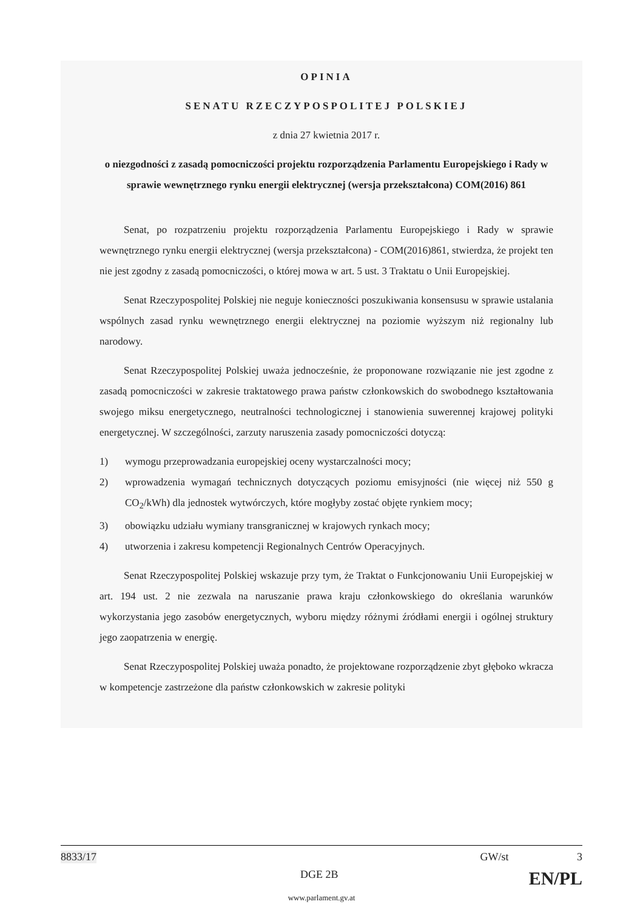OPINIA
SENATU RZECZYPOSPOLITEJ POLSKIEJ
z dnia 27 kwietnia 2017 r.
o niezgodności z zasadą pomocniczości projektu rozporządzenia Parlamentu Europejskiego i Rady w sprawie wewnętrznego rynku energii elektrycznej (wersja przekształcona) COM(2016) 861
Senat, po rozpatrzeniu projektu rozporządzenia Parlamentu Europejskiego i Rady w sprawie wewnętrznego rynku energii elektrycznej (wersja przekształcona) - COM(2016)861, stwierdza, że projekt ten nie jest zgodny z zasadą pomocniczości, o której mowa w art. 5 ust. 3 Traktatu o Unii Europejskiej.
Senat Rzeczypospolitej Polskiej nie neguje konieczności poszukiwania konsensusu w sprawie ustalania wspólnych zasad rynku wewnętrznego energii elektrycznej na poziomie wyższym niż regionalny lub narodowy.
Senat Rzeczypospolitej Polskiej uważa jednocześnie, że proponowane rozwiązanie nie jest zgodne z zasadą pomocniczości w zakresie traktatowego prawa państw członkowskich do swobodnego kształtowania swojego miksu energetycznego, neutralności technologicznej i stanowienia suwerennej krajowej polityki energetycznej. W szczególności, zarzuty naruszenia zasady pomocniczości dotyczą:
1) wymogu przeprowadzania europejskiej oceny wystarczalności mocy;
2) wprowadzenia wymagań technicznych dotyczących poziomu emisyjności (nie więcej niż 550 g CO<sub>2</sub>/kWh) dla jednostek wytwórczych, które mogłyby zostać objęte rynkiem mocy;
3) obowiązku udziału wymiany transgranicznej w krajowych rynkach mocy;
4) utworzenia i zakresu kompetencji Regionalnych Centrów Operacyjnych.
Senat Rzeczypospolitej Polskiej wskazuje przy tym, że Traktat o Funkcjonowaniu Unii Europejskiej w art. 194 ust. 2 nie zezwala na naruszanie prawa kraju członkowskiego do określania warunków wykorzystania jego zasobów energetycznych, wyboru między różnymi źródłami energii i ogólnej struktury jego zaopatrzenia w energię.
Senat Rzeczypospolitej Polskiej uważa ponadto, że projektowane rozporządzenie zbyt głęboko wkracza w kompetencje zastrzeżone dla państw członkowskich w zakresie polityki
8833/17 GW/st 3
DGE 2B EN/PL
www.parlament.gv.at